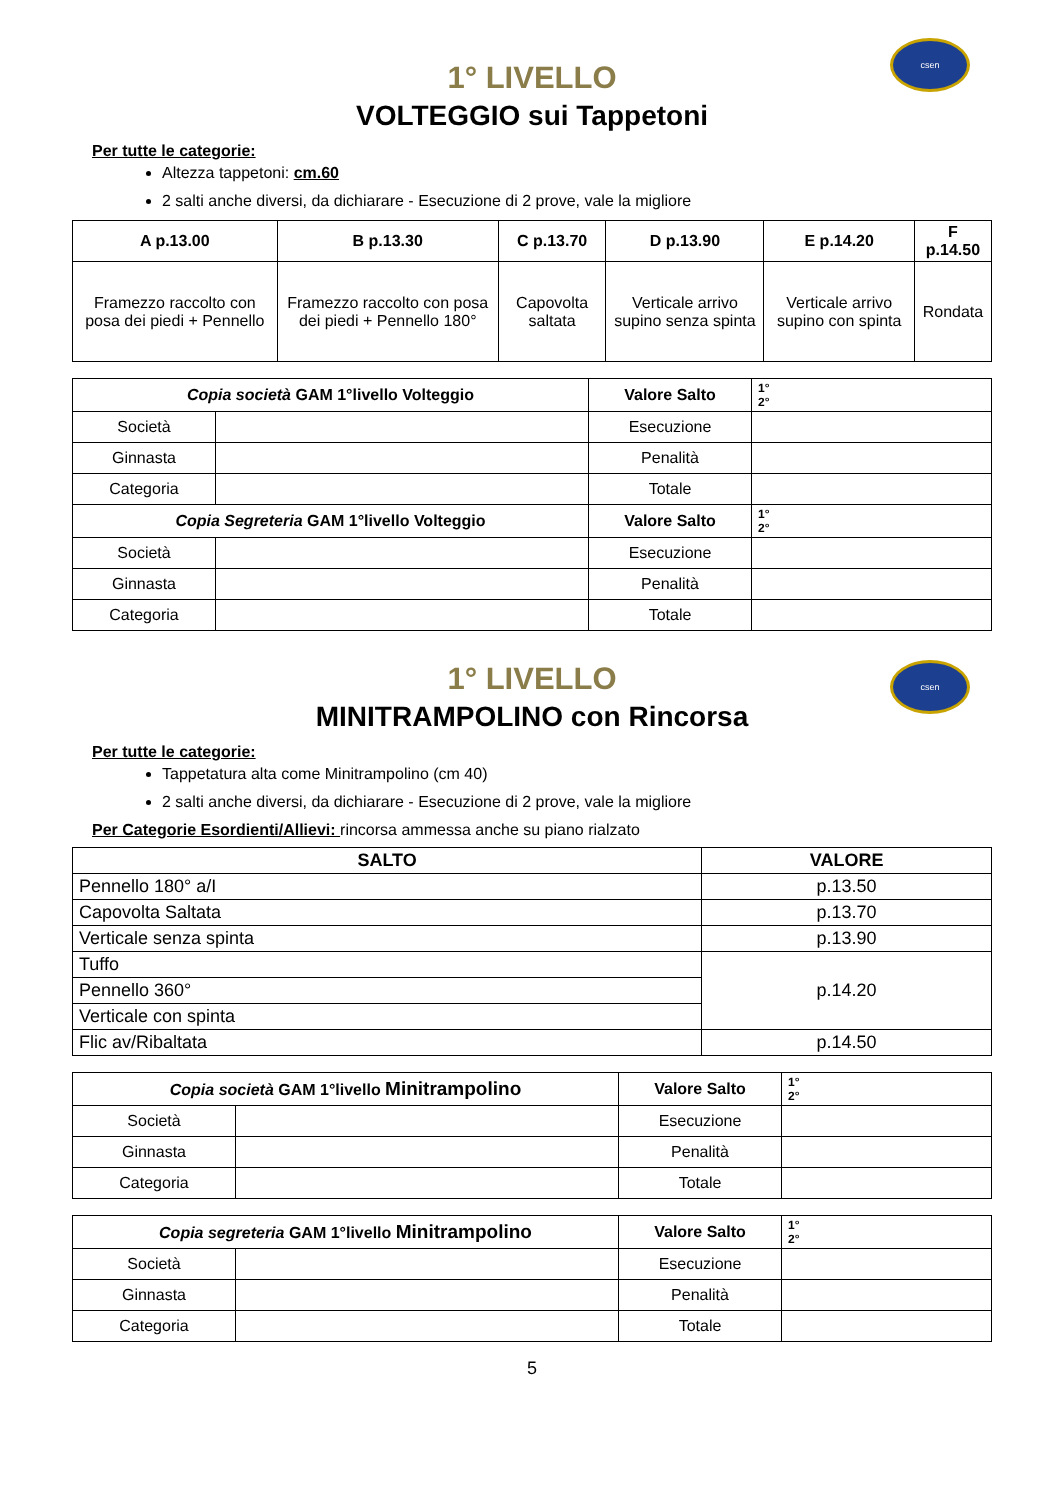csen
1° LIVELLO
VOLTEGGIO sui Tappetoni
Per tutte le categorie:
Altezza tappetoni: cm.60
2 salti anche diversi, da dichiarare - Esecuzione di 2 prove, vale la migliore
| A p.13.00 | B p.13.30 | C p.13.70 | D p.13.90 | E p.14.20 | F p.14.50 |
| --- | --- | --- | --- | --- | --- |
| Framezzo raccolto con posa dei piedi + Pennello | Framezzo raccolto con posa dei piedi + Pennello 180° | Capovolta saltata | Verticale arrivo supino senza spinta | Verticale arrivo supino con spinta | Rondata |
| Copia società GAM 1°livello Volteggio | | Valore Salto | 1° 2° |
| Società | | Esecuzione | |
| Ginnasta | | Penalità | |
| Categoria | | Totale | |
| Copia Segreteria GAM 1°livello Volteggio | | Valore Salto | 1° 2° |
| Società | | Esecuzione | |
| Ginnasta | | Penalità | |
| Categoria | | Totale | |
csen
1° LIVELLO
MINITRAMPOLINO con Rincorsa
Per tutte le categorie:
Tappetatura alta come Minitrampolino (cm 40)
2 salti anche diversi, da dichiarare - Esecuzione di 2 prove, vale la migliore
Per Categorie Esordienti/Allievi: rincorsa ammessa anche su piano rialzato
| SALTO | VALORE |
| --- | --- |
| Pennello 180° a/I | p.13.50 |
| Capovolta Saltata | p.13.70 |
| Verticale senza spinta | p.13.90 |
| Tuffo | p.14.20 |
| Pennello 360° | |
| Verticale con spinta | |
| Flic av/Ribaltata | p.14.50 |
| Copia società GAM 1°livello Minitrampolino | | Valore Salto | 1° 2° |
| Società | | Esecuzione | |
| Ginnasta | | Penalità | |
| Categoria | | Totale | |
| Copia segreteria GAM 1°livello Minitrampolino | | Valore Salto | 1° 2° |
| Società | | Esecuzione | |
| Ginnasta | | Penalità | |
| Categoria | | Totale | |
5